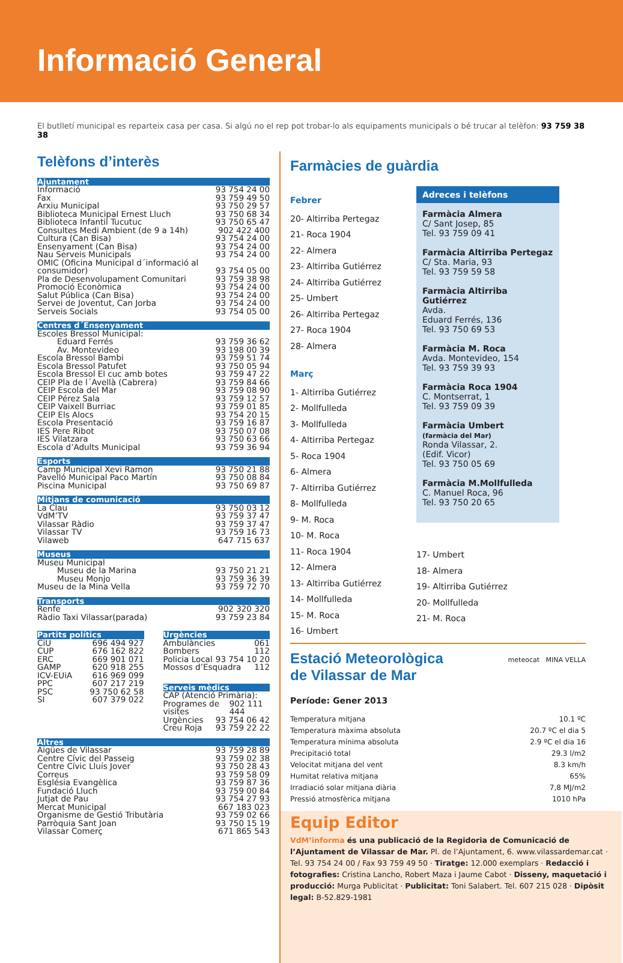Informació General
El butlletí municipal es reparteix casa per casa. Si algú no el rep pot trobar-lo als equipaments municipals o bé trucar al telèfon: 93 759 38 38
Telèfons d’interès
Ajuntament
Informació 93 754 24 00
Fax 93 759 49 50
Arxiu Municipal 93 750 29 57
Biblioteca Municipal Ernest Lluch 93 750 68 34
Biblioteca Infantil Tucutuc 93 750 65 47
Consultes Medi Ambient (de 9 a 14h) 902 422 400
Cultura (Can Bisa) 93 754 24 00
Ensenyament (Can Bisa) 93 754 24 00
Nau Serveis Municipals 93 754 24 00
OMIC (Oficina Municipal d´informació al
consumidor) 93 754 05 00
Pla de Desenvolupament Comunitari 93 759 38 98
Promoció Econòmica 93 754 24 00
Salut Pública (Can Bisa) 93 754 24 00
Servei de Joventut, Can Jorba 93 754 24 00
Serveis Socials 93 754 05 00
Centres d´Ensenyament
Escoles Bressol Municipal:
Eduard Ferrés 93 759 36 62
Av. Montevideo 93 198 00 39
Escola Bressol Bambi 93 759 51 74
Escola Bressol Patufet 93 750 05 94
Escola Bressol El cuc amb botes 93 759 47 22
CEIP Pla de l´Avellà (Cabrera) 93 759 84 66
CEIP Escola del Mar 93 759 08 90
CEIP Pérez Sala 93 759 12 57
CEIP Vaixell Burriac 93 759 01 85
CEIP Els Alocs 93 754 20 15
Escola Presentació 93 759 16 87
IES Pere Ribot 93 750 07 08
IES Vilatzara 93 750 63 66
Escola d’Adults Municipal 93 759 36 94
Esports
Camp Municipal Xevi Ramon 93 750 21 88
Pavelló Municipal Paco Martín 93 750 08 84
Piscina Municipal 93 750 69 87
Mitjans de comunicació
La Clau 93 750 03 12
VdM’TV 93 759 37 47
Vilassar Ràdio 93 759 37 47
Vilassar TV 93 759 16 73
Vilaweb 647 715 637
Museus
Museu Municipal
Museu de la Marina 93 750 21 21
Museu Monjo 93 759 36 39
Museu de la Mina Vella 93 759 72 70
Transports
Renfe 902 320 320
Ràdio Taxi Vilassar(parada) 93 759 23 84
Partits polítics
CiU 696 494 927
CUP 676 162 822
ERC 669 901 071
GAMP 620 918 255
ICV-EUiA 616 969 099
PPC 607 217 219
PSC 93 750 62 58
SI 607 379 022
Urgències
Ambulàncies 061
Bombers 112
Policia Local 93 754 10 20
Mossos d’Esquadra 112
Serveis mèdics
CAP (Atenció Primària):
Programes de visites 902 111 444
Urgències 93 754 06 42
Creu Roja 93 759 22 22
Altres
Aigües de Vilassar 93 759 28 89
Centre Cívic del Passeig 93 759 02 38
Centre Cívic Lluís Jover 93 750 28 43
Correus 93 759 58 09
Església Evangèlica 93 759 87 36
Fundació Lluch 93 759 00 84
Jutjat de Pau 93 754 27 93
Mercat Municipal 667 183 023
Organisme de Gestió Tributària 93 759 02 66
Parròquia Sant Joan 93 750 15 19
Vilassar Comerç 671 865 543
Farmàcies de guàrdia
Febrer
20- Altirriba Pertegaz
21- Roca 1904
22- Almera
23- Altirriba Gutiérrez
24- Altirriba Gutiérrez
25- Umbert
26- Altirriba Pertegaz
27- Roca 1904
28- Almera
Març
1- Altirriba Gutiérrez
2- Mollfulleda
3- Mollfulleda
4- Altirriba Pertegaz
5- Roca 1904
6- Almera
7- Altirriba Gutiérrez
8- Mollfulleda
9- M. Roca
10- M. Roca
11- Roca 1904
12- Almera
13- Altirriba Gutiérrez
14- Mollfulleda
15- M. Roca
16- Umbert
Adreces i telèfons
Farmàcia Almera
C/ Sant Josep, 85
Tel. 93 759 09 41
Farmàcia Altirriba Pertegaz
C/ Sta. Maria, 93
Tel. 93 759 59 58
Farmàcia Altirriba Gutiérrez
Avda.
Eduard Ferrés, 136
Tel. 93 750 69 53
Farmàcia M. Roca
Avda. Montevideo, 154
Tel. 93 759 39 93
Farmàcia Roca 1904
C. Montserrat, 1
Tel. 93 759 09 39
Farmàcia Umbert
(farmàcia del Mar)
Ronda Vilassar, 2.
(Edif. Vicor)
Tel. 93 750 05 69
Farmàcia M.Mollfulleda
C. Manuel Roca, 96
Tel. 93 750 20 65
17- Umbert
18- Almera
19- Altirriba Gutiérrez
20- Mollfulleda
21- M. Roca
Estació Meteorològica
de Vilassar de Mar
meteocat MINA VELLA
Període: Gener 2013
Temperatura mitjana 10.1 ºC
Temperatura màxima absoluta 20.7 ºC el dia 5
Temperatura mínima absoluta 2.9 ºC el dia 16
Precipitació total 29.3 l/m2
Velocitat mitjana del vent 8.3 km/h
Humitat relativa mitjana 65%
Irradiació solar mitjana diària 7,8 MJ/m2
Pressió atmosfèrica mitjana 1010 hPa
Equip Editor
VdM’informa és una publicació de la Regidoria de Comunicació de l’Ajuntament de Vilassar de Mar. Pl. de l’Ajuntament, 6. www.vilassardemar.cat · Tel. 93 754 24 00 / Fax 93 759 49 50 · Tiratge: 12.000 exemplars · Redacció i fotografies: Cristina Lancho, Robert Maza i Jaume Cabot · Disseny, maquetació i producció: Murga Publicitat · Publicitat: Toni Salabert. Tel. 607 215 028 · Dipòsit legal: B-52.829-1981